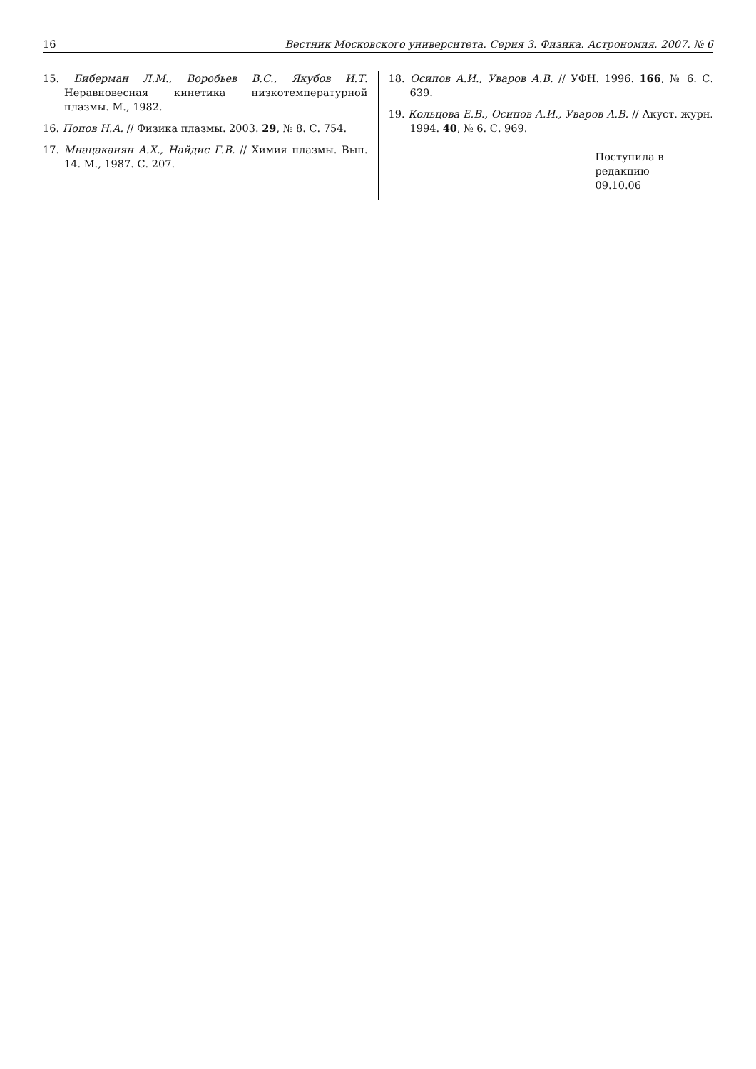16 Вестник Московского университета. Серия 3. Физика. Астрономия. 2007. № 6
15. Биберман Л.М., Воробьев В.С., Якубов И.Т. Неравновесная кинетика низкотемпературной плазмы. М., 1982.
16. Попов Н.А. // Физика плазмы. 2003. 29, № 8. С. 754.
17. Мнацаканян А.Х., Найдис Г.В. // Химия плазмы. Вып. 14. М., 1987. С. 207.
18. Осипов А.И., Уваров А.В. // УФН. 1996. 166, № 6. С. 639.
19. Кольцова Е.В., Осипов А.И., Уваров А.В. // Акуст. журн. 1994. 40, № 6. С. 969.
Поступила в редакцию
09.10.06